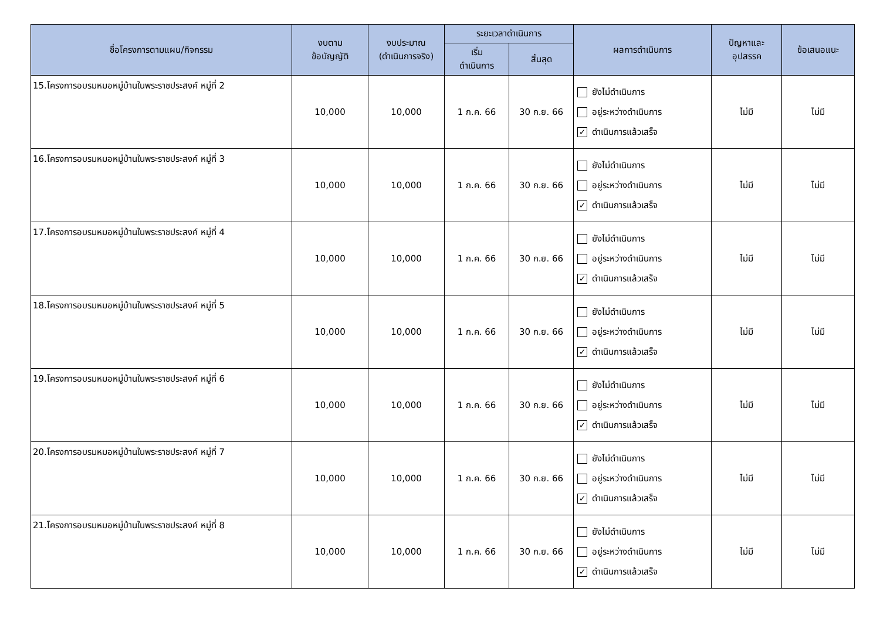| ชื่อโครงการตามแผน/กิจกรรม | งบตาม ข้อบัญญัติ | งบประมาณ (ดำเนินการจริง) | ระยะเวลาดำเนินการ | | ผลการดำเนินการ | ปัญหาและ อุปสรรค | ข้อเสนอแนะ |
| --- | --- | --- | --- | --- | --- | --- | --- |
| | | | เริ่ม ดำเนินการ | สิ้นสุด | | | |
| 15.โครงการอบรมหมอหมู่บ้านในพระราชประสงค์ หมู่ที่ 2 | 10,000 | 10,000 | 1 ก.ค. 66 | 30 ก.ย. 66 | ยังไม่ดำเนินการ อยู่ระหว่างดำเนินการ ✓ ดำเนินการแล้วเสร็จ | ไม่มี | ไม่มี |
| 16.โครงการอบรมหมอหมู่บ้านในพระราชประสงค์ หมู่ที่ 3 | 10,000 | 10,000 | 1 ก.ค. 66 | 30 ก.ย. 66 | ยังไม่ดำเนินการ อยู่ระหว่างดำเนินการ ✓ ดำเนินการแล้วเสร็จ | ไม่มี | ไม่มี |
| 17.โครงการอบรมหมอหมู่บ้านในพระราชประสงค์ หมู่ที่ 4 | 10,000 | 10,000 | 1 ก.ค. 66 | 30 ก.ย. 66 | ยังไม่ดำเนินการ อยู่ระหว่างดำเนินการ ✓ ดำเนินการแล้วเสร็จ | ไม่มี | ไม่มี |
| 18.โครงการอบรมหมอหมู่บ้านในพระราชประสงค์ หมู่ที่ 5 | 10,000 | 10,000 | 1 ก.ค. 66 | 30 ก.ย. 66 | ยังไม่ดำเนินการ อยู่ระหว่างดำเนินการ ✓ ดำเนินการแล้วเสร็จ | ไม่มี | ไม่มี |
| 19.โครงการอบรมหมอหมู่บ้านในพระราชประสงค์ หมู่ที่ 6 | 10,000 | 10,000 | 1 ก.ค. 66 | 30 ก.ย. 66 | ยังไม่ดำเนินการ อยู่ระหว่างดำเนินการ ✓ ดำเนินการแล้วเสร็จ | ไม่มี | ไม่มี |
| 20.โครงการอบรมหมอหมู่บ้านในพระราชประสงค์ หมู่ที่ 7 | 10,000 | 10,000 | 1 ก.ค. 66 | 30 ก.ย. 66 | ยังไม่ดำเนินการ อยู่ระหว่างดำเนินการ ✓ ดำเนินการแล้วเสร็จ | ไม่มี | ไม่มี |
| 21.โครงการอบรมหมอหมู่บ้านในพระราชประสงค์ หมู่ที่ 8 | 10,000 | 10,000 | 1 ก.ค. 66 | 30 ก.ย. 66 | ยังไม่ดำเนินการ อยู่ระหว่างดำเนินการ ✓ ดำเนินการแล้วเสร็จ | ไม่มี | ไม่มี |